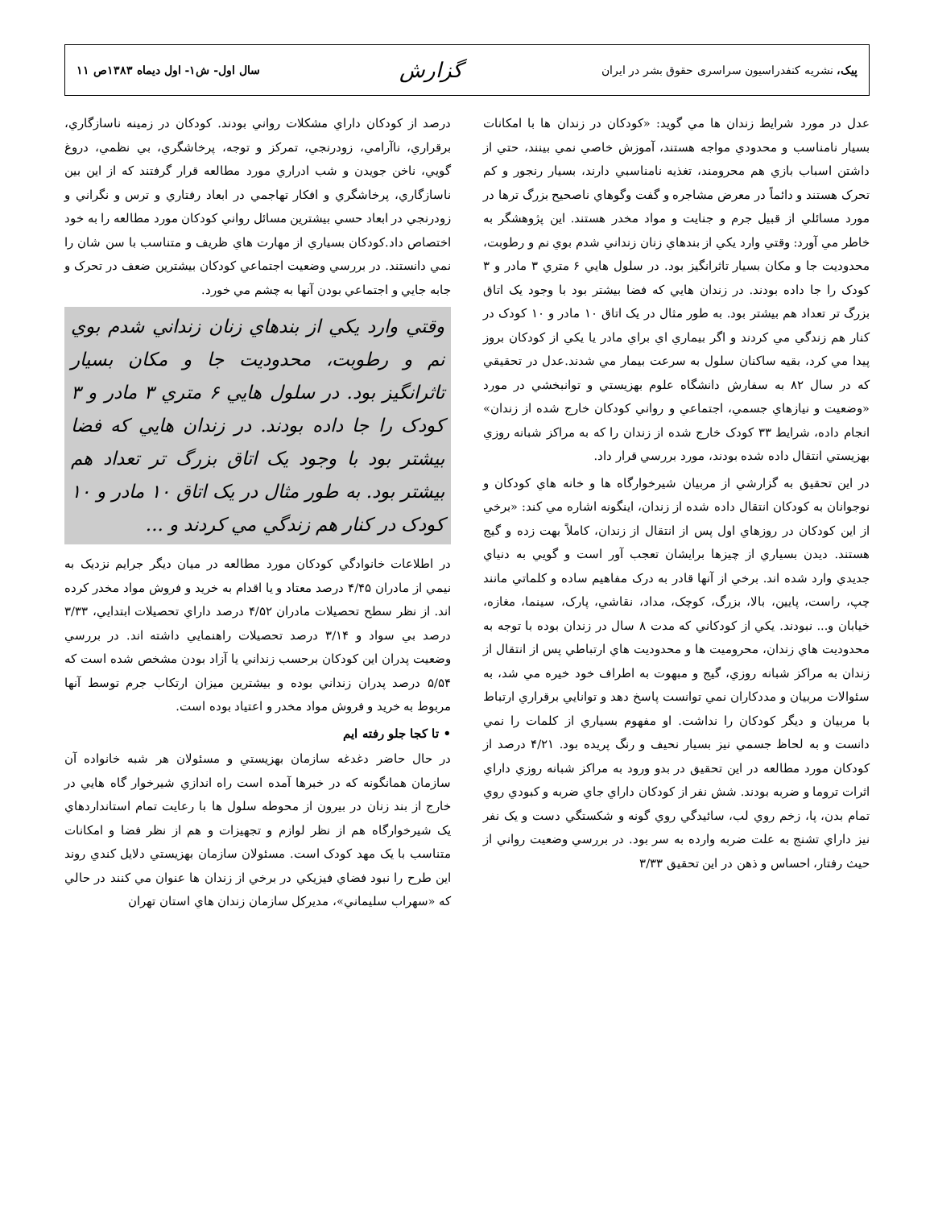پيک، نشريه کنفدراسيون سراسری حقوق بشر در ايران
گزارش
سال اول- ش۱- اول ديماه ۱۳۸۳ص ۱۱
عدل در مورد شرايط زندان ها مي گويد: «کودکان در زندان ها با امکانات بسيار نامناسب و محدودي مواجه هستند، آموزش خاصي نمي بينند، حتي از داشتن اسباب بازي هم محرومند، تغذيه نامناسبي دارند، بسيار رنجور و کم تحرک هستند و دائماً در معرض مشاجره و گفت وگوهاي ناصحيح بزرگ ترها در مورد مسائلي از قبيل جرم و جنايت و مواد مخدر هستند. اين پژوهشگر به خاطر مي آورد: وقتي وارد يکي از بندهاي زنان زنداني شدم بوي نم و رطوبت، محدوديت جا و مکان بسيار تاثرانگيز بود. در سلول هايي ۶ متري ۳ مادر و ۳ کودک را جا داده بودند. در زندان هايي که فضا بيشتر بود با وجود يک اتاق بزرگ تر تعداد هم بيشتر بود. به طور مثال در يک اتاق ۱۰ مادر و ۱۰ کودک در کنار هم زندگي مي کردند و اگر بيماري اي براي مادر يا يکي از کودکان بروز پيدا مي کرد، بقيه ساکنان سلول به سرعت بيمار مي شدند.عدل در تحقيقي که در سال ۸۲ به سفارش دانشگاه علوم بهزيستي و توانبخشي در مورد «وضعيت و نيازهاي جسمي، اجتماعي و رواني کودکان خارج شده از زندان» انجام داده، شرايط ۳۳ کودک خارج شده از زندان را که به مراکز شبانه روزي بهزيستي انتقال داده شده بودند، مورد بررسي قرار داد.
در اين تحقيق به گزارشي از مربيان شيرخوارگاه ها و خانه هاي کودکان و نوجوانان به کودکان انتقال داده شده از زندان، اينگونه اشاره مي کند: «برخي از اين کودکان در روزهاي اول پس از انتقال از زندان، کاملاً بهت زده و گيج هستند. ديدن بسياري از چيزها برايشان تعجب آور است و گويي به دنياي جديدي وارد شده اند. برخي از آنها قادر به درک مفاهيم ساده و کلماتي مانند چپ، راست، پايين، بالا، بزرگ، کوچک، مداد، نقاشي، پارک، سينما، مغازه، خيابان و... نبودند. يکي از کودکاني که مدت ۸ سال در زندان بوده با توجه به محدوديت هاي زندان، محروميت ها و محدوديت هاي ارتباطي پس از انتقال از زندان به مراکز شبانه روزي، گيج و مبهوت به اطراف خود خيره مي شد، به سئوالات مربيان و مددکاران نمي توانست پاسخ دهد و توانايي برقراري ارتباط با مربيان و ديگر کودکان را نداشت. او مفهوم بسياري از کلمات را نمي دانست و به لحاظ جسمي نيز بسيار نحيف و رنگ پريده بود. ۴/۲۱ درصد از کودکان مورد مطالعه در اين تحقيق در بدو ورود به مراکز شبانه روزي داراي اثرات تروما و ضربه بودند. شش نفر از کودکان داراي جاي ضربه و کبودي روي تمام بدن، پا، زخم روي لب، سائيدگي روي گونه و شکستگي دست و يک نفر نيز داراي تشنج به علت ضربه وارده به سر بود. در بررسي وضعيت رواني از حيث رفتار، احساس و ذهن در اين تحقيق ۳/۳۳
درصد از کودکان داراي مشکلات رواني بودند. کودکان در زمينه ناسازگاري، برقراري، ناآرامي، زودرنجي، تمرکز و توجه، پرخاشگري، بي نظمي، دروغ گويي، ناخن جويدن و شب ادراري مورد مطالعه قرار گرفتند که از اين بين ناسازگاري، پرخاشگري و افکار تهاجمي در ابعاد رفتاري و ترس و نگراني و زودرنجي در ابعاد حسي بيشترين مسائل رواني کودکان مورد مطالعه را به خود اختصاص داد.کودکان بسياري از مهارت هاي ظريف و متناسب با سن شان را نمي دانستند. در بررسي وضعيت اجتماعي کودکان بيشترين ضعف در تحرک و جابه جايي و اجتماعي بودن آنها به چشم مي خورد.
وقتي وارد يکي از بندهاي زنان زنداني شدم بوي نم و رطوبت، محدوديت جا و مکان بسيار تاثرانگيز بود. در سلول هايي ۶ متري ۳ مادر و ۳ کودک را جا داده بودند. در زندان هايي که فضا بيشتر بود با وجود يک اتاق بزرگ تر تعداد هم بيشتر بود. به طور مثال در يک اتاق ۱۰ مادر و ۱۰ کودک در کنار هم زندگي مي کردند و ...
در اطلاعات خانوادگي کودکان مورد مطالعه در ميان ديگر جرايم نزديک به نيمي از مادران ۴/۴۵ درصد معتاد و يا اقدام به خريد و فروش مواد مخدر کرده اند. از نظر سطح تحصيلات مادران ۴/۵۲ درصد داراي تحصيلات ابتدايي، ۳/۳۳ درصد بي سواد و ۳/۱۴ درصد تحصيلات راهنمايي داشته اند. در بررسي وضعيت پدران اين کودکان برحسب زنداني يا آزاد بودن مشخص شده است که ۵/۵۴ درصد پدران زنداني بوده و بيشترين ميزان ارتکاب جرم توسط آنها مربوط به خريد و فروش مواد مخدر و اعتياد بوده است.
• تا کجا جلو رفته ايم
در حال حاضر دغدغه سازمان بهزيستي و مسئولان هر شبه خانواده آن سازمان همانگونه که در خبرها آمده است راه اندازي شيرخوار گاه هايي در خارج از بند زنان در بيرون از محوطه سلول ها با رعايت تمام استانداردهاي يک شيرخوارگاه هم از نظر لوازم و تجهيزات و هم از نظر فضا و امکانات متناسب با يک مهد کودک است. مسئولان سازمان بهزيستي دلايل کندي روند اين طرح را نبود فضاي فيزيکي در برخي از زندان ها عنوان مي کنند در حالي که «سهراب سليماني»، مديرکل سازمان زندان هاي استان تهران